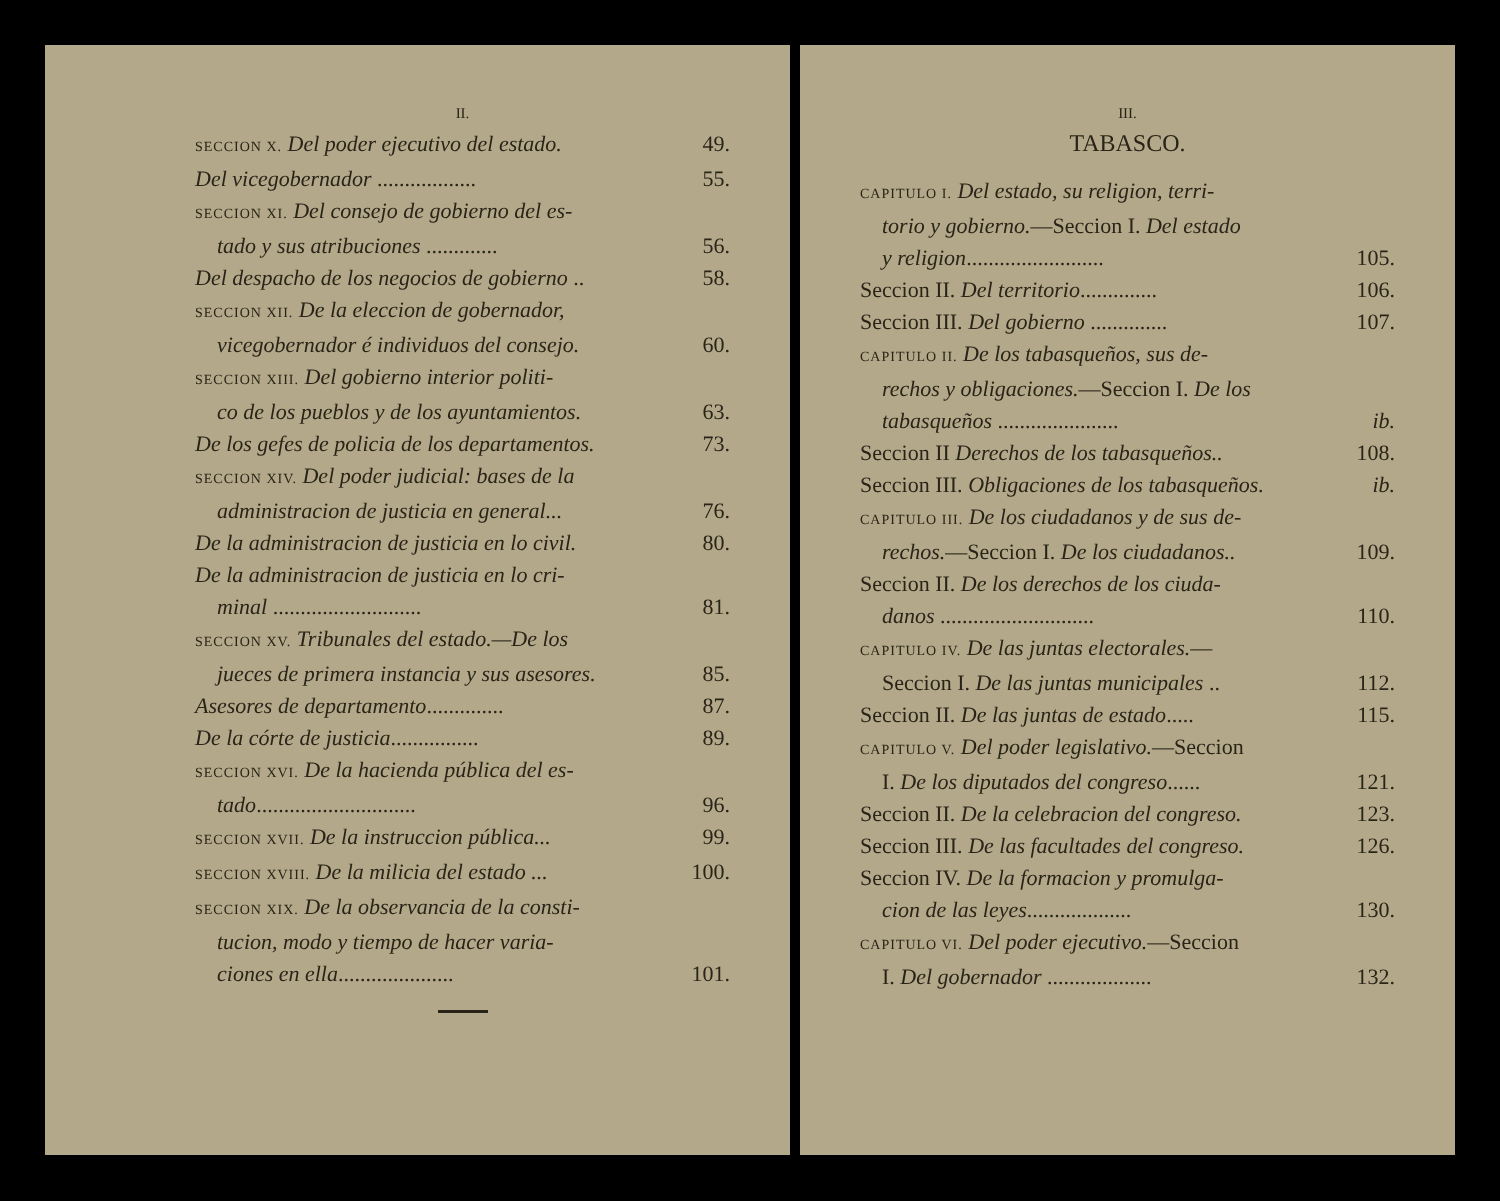II.
SECCION X. Del poder ejecutivo del estado. 49.
Del vicegobernador .................. 55.
SECCION XI. Del consejo de gobierno del es-
tado y sus atribuciones ............. 56.
Del despacho de los negocios de gobierno .. 58.
SECCION XII. De la eleccion de gobernador,
vicegobernador é individuos del consejo. 60.
SECCION XIII. Del gobierno interior politi-
co de los pueblos y de los ayuntamientos. 63.
De los gefes de policia de los departamentos. 73.
SECCION XIV. Del poder judicial: bases de la
administracion de justicia en general... 76.
De la administracion de justicia en lo civil. 80.
De la administracion de justicia en lo cri-
minal ........................... 81.
SECCION XV. Tribunales del estado.—De los
jueces de primera instancia y sus asesores. 85.
Asesores de departamento.............. 87.
De la córte de justicia................ 89.
SECCION XVI. De la hacienda pública del es-
tado............................. 96.
SECCION XVII. De la instruccion pública... 99.
SECCION XVIII. De la milicia del estado ... 100.
SECCION XIX. De la observancia de la consti-
tucion, modo y tiempo de hacer varia-
ciones en ella..................... 101.
III.
TABASCO.
CAPITULO I. Del estado, su religion, terri-
torio y gobierno.—Seccion I. Del estado
y religion......................... 105.
Seccion II. Del territorio.............. 106.
Seccion III. Del gobierno .............. 107.
CAPITULO II. De los tabasqueños, sus de-
rechos y obligaciones.—Seccion I. De los
tabasqueños ...................... ib.
Seccion II Derechos de los tabasqueños.. 108.
Seccion III. Obligaciones de los tabasqueños. ib.
CAPITULO III. De los ciudadanos y de sus de-
rechos.—Seccion I. De los ciudadanos.. 109.
Seccion II. De los derechos de los ciuda-
danos ............................ 110.
CAPITULO IV. De las juntas electorales.—
Seccion I. De las juntas municipales .. 112.
Seccion II. De las juntas de estado..... 115.
CAPITULO V. Del poder legislativo.—Seccion
I. De los diputados del congreso...... 121.
Seccion II. De la celebracion del congreso. 123.
Seccion III. De las facultades del congreso. 126.
Seccion IV. De la formacion y promulga-
cion de las leyes................... 130.
CAPITULO VI. Del poder ejecutivo.—Seccion
I. Del gobernador ................... 132.